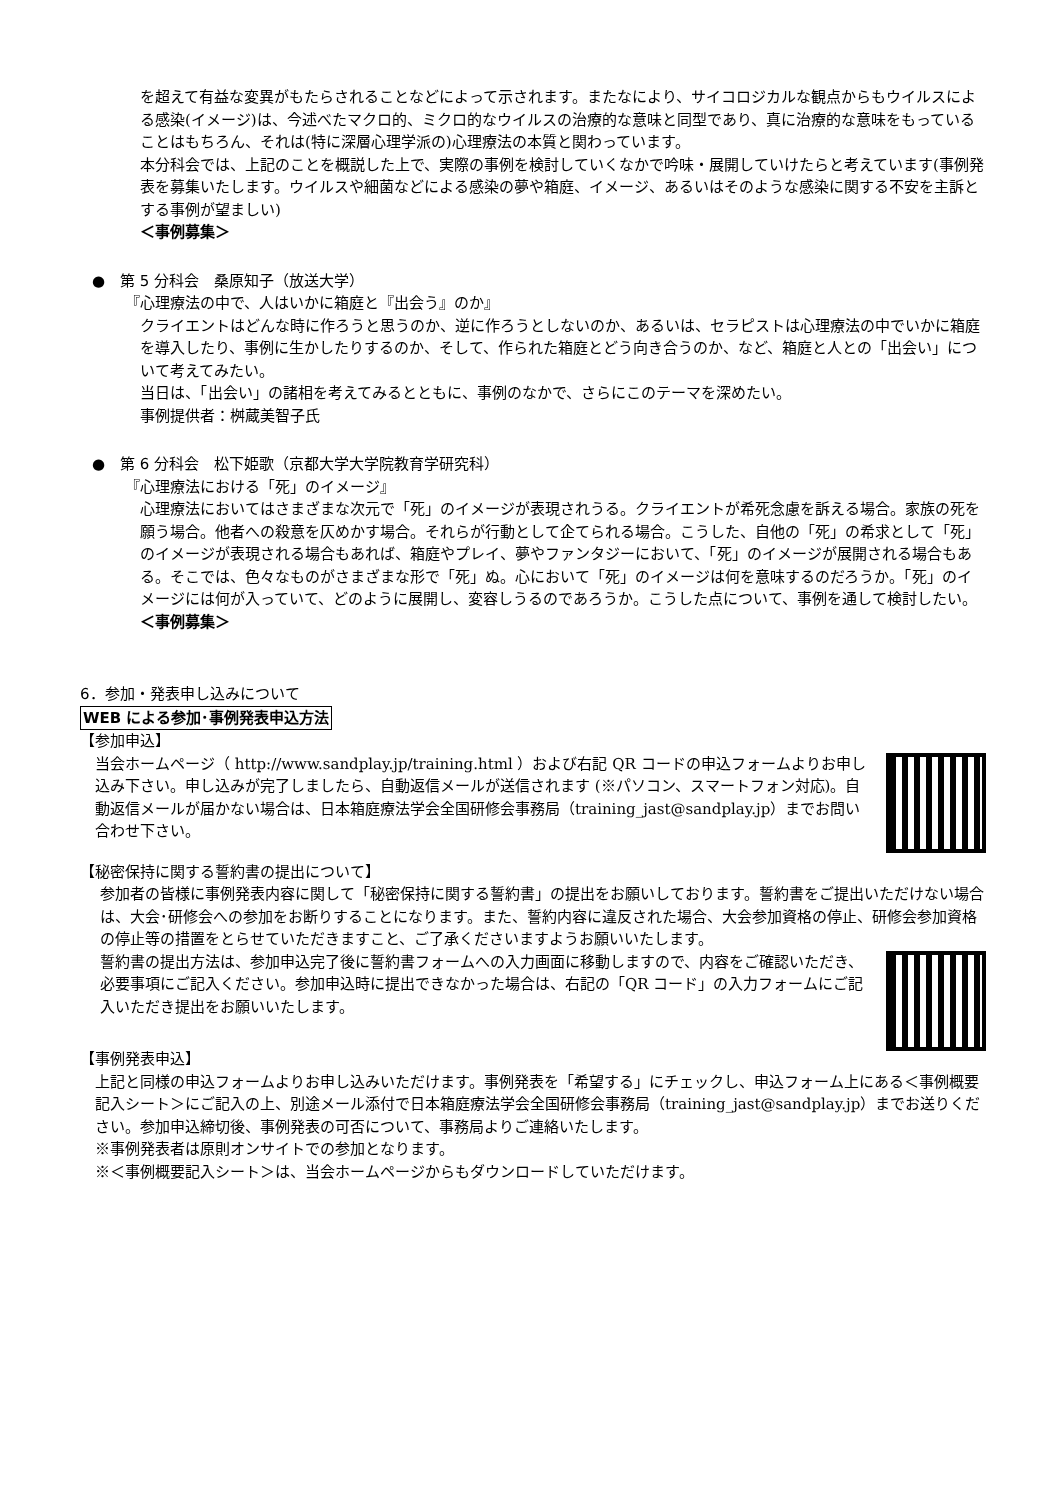を超えて有益な変異がもたらされることなどによって示されます。またなにより、サイコロジカルな観点からもウイルスによる感染(イメージ)は、今述べたマクロ的、ミクロ的なウイルスの治療的な意味と同型であり、真に治療的な意味をもっていることはもちろん、それは(特に深層心理学派の)心理療法の本質と関わっています。
本分科会では、上記のことを概説した上で、実際の事例を検討していくなかで吟味・展開していけたらと考えています(事例発表を募集いたします。ウイルスや細菌などによる感染の夢や箱庭、イメージ、あるいはそのような感染に関する不安を主訴とする事例が望ましい)
＜事例募集＞
●　第 5 分科会　桑原知子（放送大学）
『心理療法の中で、人はいかに箱庭と『出会う』のか』
クライエントはどんな時に作ろうと思うのか、逆に作ろうとしないのか、あるいは、セラピストは心理療法の中でいかに箱庭を導入したり、事例に生かしたりするのか、そして、作られた箱庭とどう向き合うのか、など、箱庭と人との「出会い」について考えてみたい。
当日は、「出会い」の諸相を考えてみるとともに、事例のなかで、さらにこのテーマを深めたい。
事例提供者：桝蔵美智子氏
●　第 6 分科会　松下姫歌（京都大学大学院教育学研究科）
『心理療法における「死」のイメージ』
心理療法においてはさまざまな次元で「死」のイメージが表現されうる。クライエントが希死念慮を訴える場合。家族の死を願う場合。他者への殺意を仄めかす場合。それらが行動として企てられる場合。こうした、自他の「死」の希求として「死」のイメージが表現される場合もあれば、箱庭やプレイ、夢やファンタジーにおいて、「死」のイメージが展開される場合もある。そこでは、色々なものがさまざまな形で「死」ぬ。心において「死」のイメージは何を意味するのだろうか。「死」のイメージには何が入っていて、どのように展開し、変容しうるのであろうか。こうした点について、事例を通して検討したい。
＜事例募集＞
6．参加・発表申し込みについて
WEB による参加･事例発表申込方法
【参加申込】
当会ホームページ（ http://www.sandplay.jp/training.html ）および右記 QR コードの申込フォームよりお申し込み下さい。申し込みが完了しましたら、自動返信メールが送信されます (※パソコン、スマートフォン対応)。自動返信メールが届かない場合は、日本箱庭療法学会全国研修会事務局（training_jast@sandplay.jp）までお問い合わせ下さい。
【秘密保持に関する誓約書の提出について】
参加者の皆様に事例発表内容に関して「秘密保持に関する誓約書」の提出をお願いしております。誓約書をご提出いただけない場合は、大会･研修会への参加をお断りすることになります。また、誓約内容に違反された場合、大会参加資格の停止、研修会参加資格の停止等の措置をとらせていただきますこと、ご了承くださいますようお願いいたします。
誓約書の提出方法は、参加申込完了後に誓約書フォームへの入力画面に移動しますので、内容をご確認いただき、必要事項にご記入ください。参加申込時に提出できなかった場合は、右記の「QR コード」の入力フォームにご記入いただき提出をお願いいたします。
【事例発表申込】
上記と同様の申込フォームよりお申し込みいただけます。事例発表を「希望する」にチェックし、申込フォーム上にある＜事例概要記入シート＞にご記入の上、別途メール添付で日本箱庭療法学会全国研修会事務局（training_jast@sandplay.jp）までお送りください。参加申込締切後、事例発表の可否について、事務局よりご連絡いたします。
※事例発表者は原則オンサイトでの参加となります。
※＜事例概要記入シート＞は、当会ホームページからもダウンロードしていただけます。